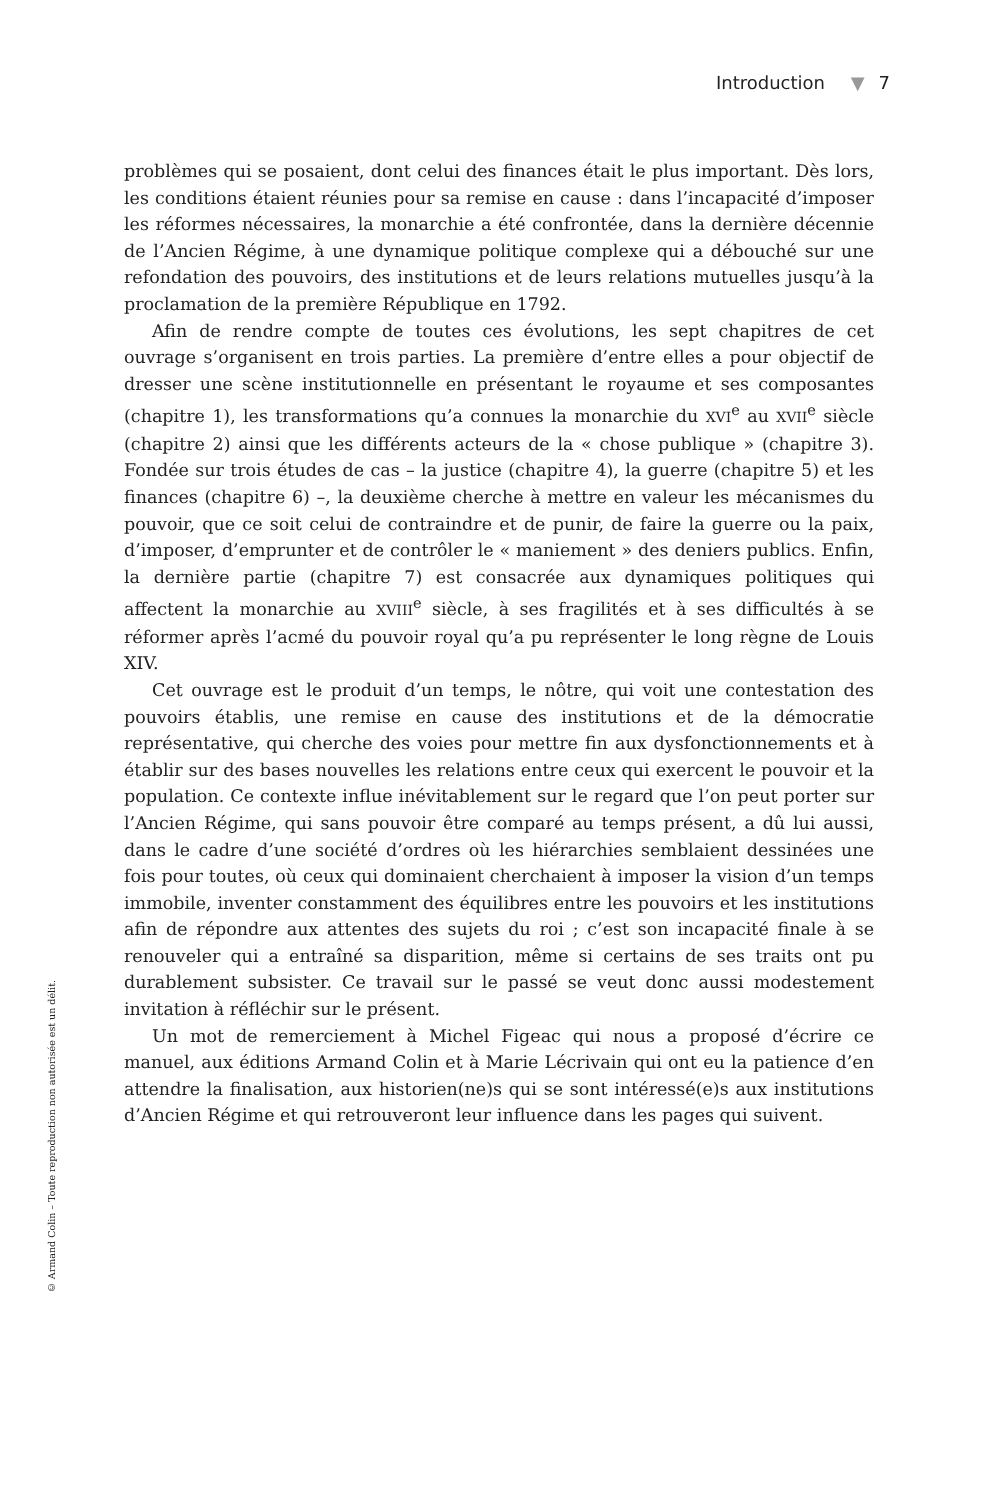Introduction ▼ 7
problèmes qui se posaient, dont celui des finances était le plus important. Dès lors, les conditions étaient réunies pour sa remise en cause : dans l’incapacité d’imposer les réformes nécessaires, la monarchie a été confrontée, dans la dernière décennie de l’Ancien Régime, à une dynamique politique complexe qui a débouché sur une refondation des pouvoirs, des institutions et de leurs relations mutuelles jusqu’à la proclamation de la première République en 1792.
Afin de rendre compte de toutes ces évolutions, les sept chapitres de cet ouvrage s’organisent en trois parties. La première d’entre elles a pour objectif de dresser une scène institutionnelle en présentant le royaume et ses composantes (chapitre 1), les transformations qu’a connues la monarchie du XVI<sup>e</sup> au XVII<sup>e</sup> siècle (chapitre 2) ainsi que les différents acteurs de la « chose publique » (chapitre 3). Fondée sur trois études de cas – la justice (chapitre 4), la guerre (chapitre 5) et les finances (chapitre 6) –, la deuxième cherche à mettre en valeur les mécanismes du pouvoir, que ce soit celui de contraindre et de punir, de faire la guerre ou la paix, d’imposer, d’emprunter et de contrôler le « maniement » des deniers publics. Enfin, la dernière partie (chapitre 7) est consacrée aux dynamiques politiques qui affectent la monarchie au XVIII<sup>e</sup> siècle, à ses fragilités et à ses difficultés à se réformer après l’acmé du pouvoir royal qu’a pu représenter le long règne de Louis XIV.
Cet ouvrage est le produit d’un temps, le nôtre, qui voit une contestation des pouvoirs établis, une remise en cause des institutions et de la démocratie représentative, qui cherche des voies pour mettre fin aux dysfonctionnements et à établir sur des bases nouvelles les relations entre ceux qui exercent le pouvoir et la population. Ce contexte influe inévitablement sur le regard que l’on peut porter sur l’Ancien Régime, qui sans pouvoir être comparé au temps présent, a dû lui aussi, dans le cadre d’une société d’ordres où les hiérarchies semblaient dessinées une fois pour toutes, où ceux qui dominaient cherchaient à imposer la vision d’un temps immobile, inventer constamment des équilibres entre les pouvoirs et les institutions afin de répondre aux attentes des sujets du roi ; c’est son incapacité finale à se renouveler qui a entraîné sa disparition, même si certains de ses traits ont pu durablement subsister. Ce travail sur le passé se veut donc aussi modestement invitation à réfléchir sur le présent.
Un mot de remerciement à Michel Figeac qui nous a proposé d’écrire ce manuel, aux éditions Armand Colin et à Marie Lécrivain qui ont eu la patience d’en attendre la finalisation, aux historien(ne)s qui se sont intéressé(e)s aux institutions d’Ancien Régime et qui retrouveront leur influence dans les pages qui suivent.
© Armand Colin – Toute reproduction non autorisée est un délit.